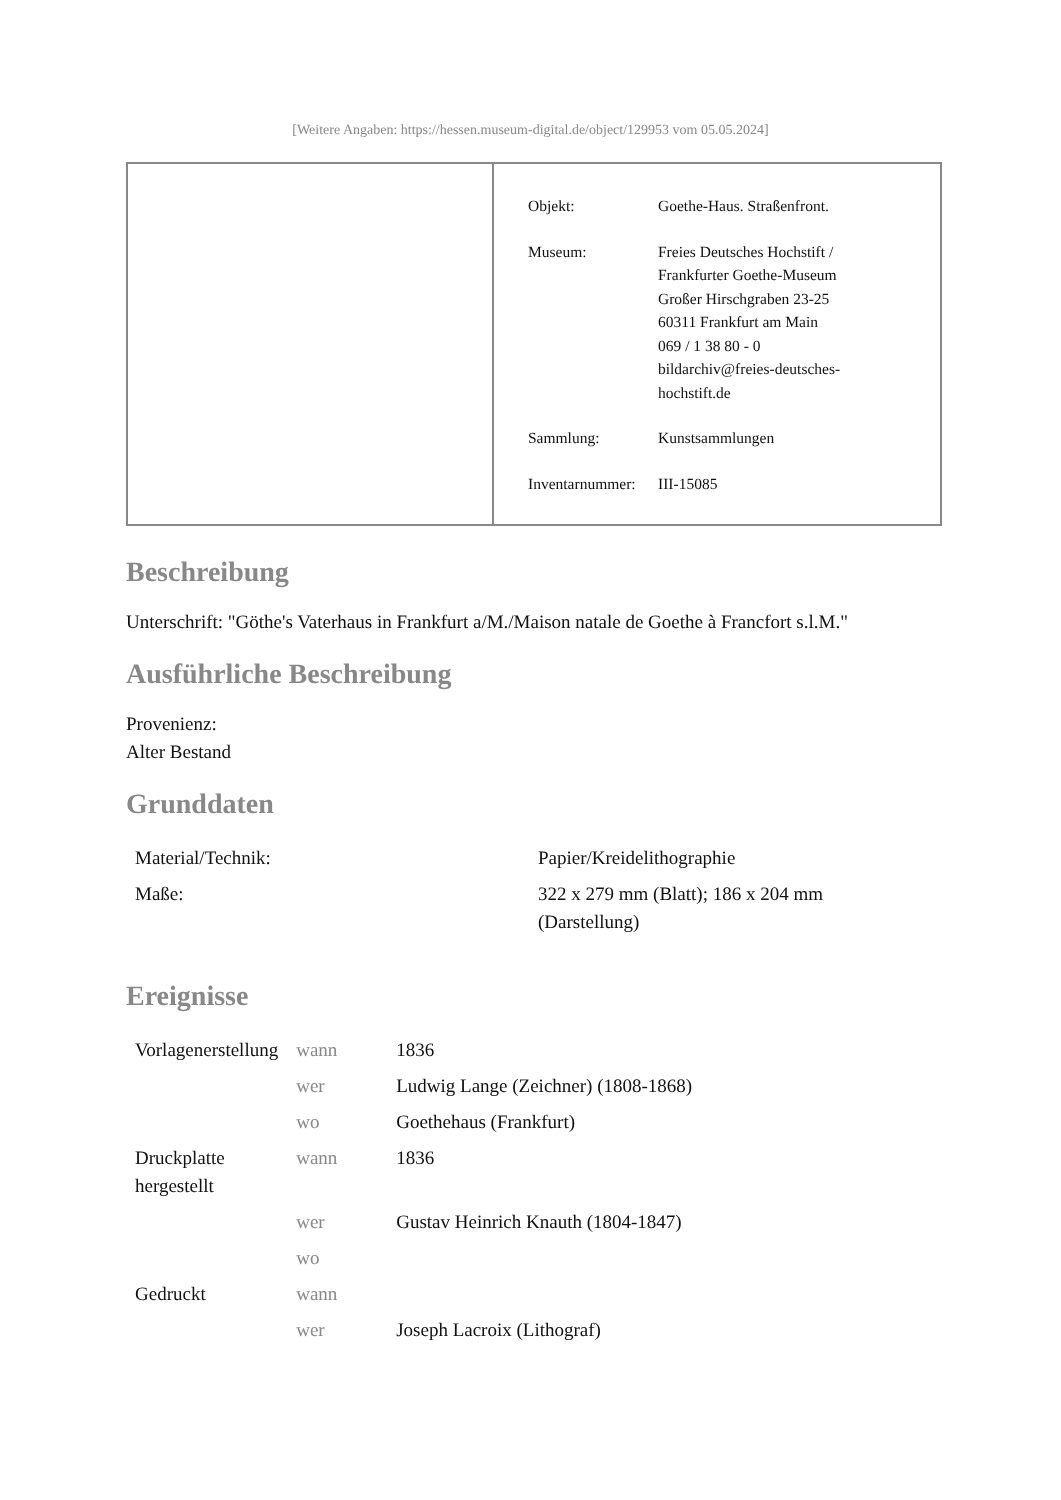[Weitere Angaben: https://hessen.museum-digital.de/object/129953 vom 05.05.2024]
| Objekt: | Goethe-Haus. Straßenfront. |
| Museum: | Freies Deutsches Hochstift / Frankfurter Goethe-Museum Großer Hirschgraben 23-25 60311 Frankfurt am Main 069 / 1 38 80 - 0 bildarchiv@freies-deutsches- hochstift.de |
| Sammlung: | Kunstsammlungen |
| Inventarnummer: | III-15085 |
Beschreibung
Unterschrift: "Göthe's Vaterhaus in Frankfurt a/M./Maison natale de Goethe à Francfort s.l.M."
Ausführliche Beschreibung
Provenienz:
Alter Bestand
Grunddaten
| Material/Technik: | Papier/Kreidelithographie |
| Maße: | 322 x 279 mm (Blatt); 186 x 204 mm (Darstellung) |
Ereignisse
| Vorlagenerstellung | wann | 1836 |
| | wer | Ludwig Lange (Zeichner) (1808-1868) |
| | wo | Goethehaus (Frankfurt) |
| Druckplatte hergestellt | wann | 1836 |
| | wer | Gustav Heinrich Knauth (1804-1847) |
| | wo | |
| Gedruckt | wann | |
| | wer | Joseph Lacroix (Lithograf) |